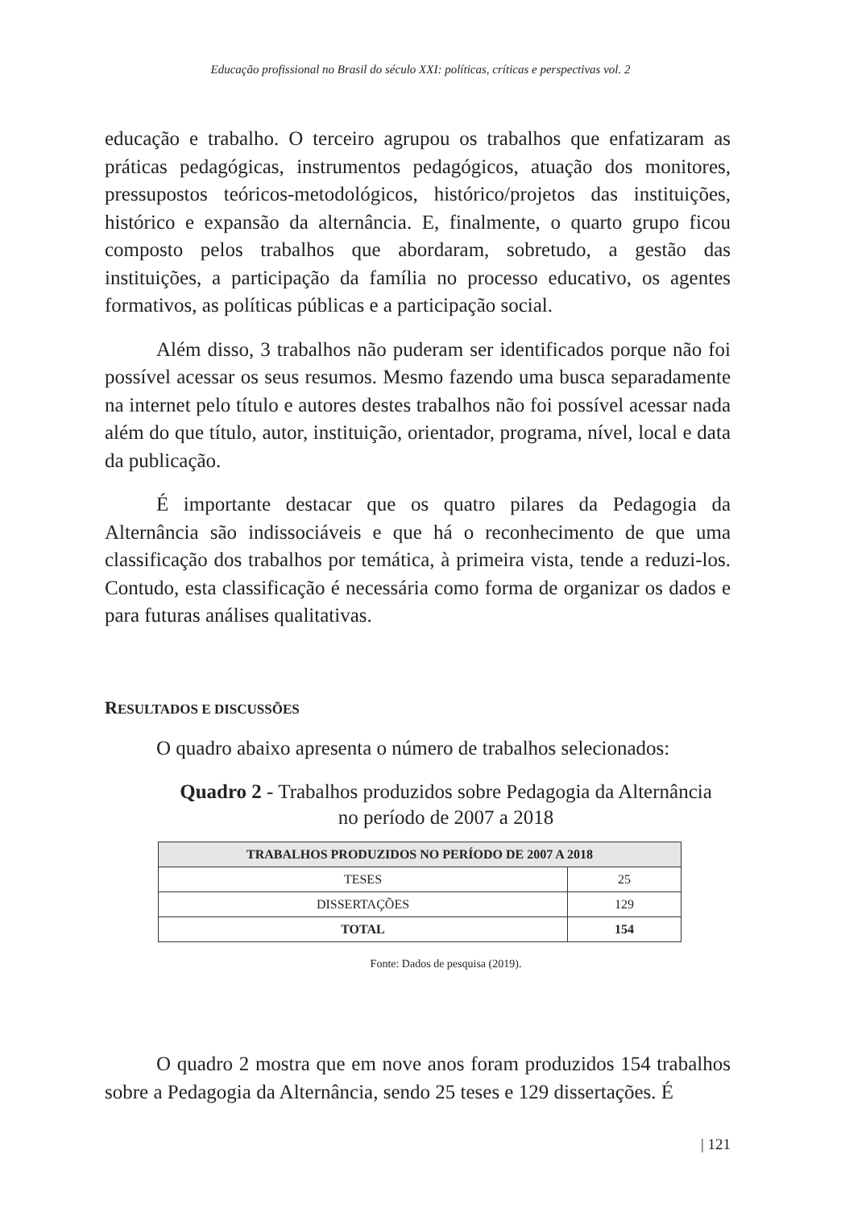Educação profissional no Brasil do século XXI: políticas, críticas e perspectivas vol. 2
educação e trabalho. O terceiro agrupou os trabalhos que enfatizaram as práticas pedagógicas, instrumentos pedagógicos, atuação dos monitores, pressupostos teóricos-metodológicos, histórico/projetos das instituições, histórico e expansão da alternância. E, finalmente, o quarto grupo ficou composto pelos trabalhos que abordaram, sobretudo, a gestão das instituições, a participação da família no processo educativo, os agentes formativos, as políticas públicas e a participação social.
Além disso, 3 trabalhos não puderam ser identificados porque não foi possível acessar os seus resumos. Mesmo fazendo uma busca separadamente na internet pelo título e autores destes trabalhos não foi possível acessar nada além do que título, autor, instituição, orientador, programa, nível, local e data da publicação.
É importante destacar que os quatro pilares da Pedagogia da Alternância são indissociáveis e que há o reconhecimento de que uma classificação dos trabalhos por temática, à primeira vista, tende a reduzi-los. Contudo, esta classificação é necessária como forma de organizar os dados e para futuras análises qualitativas.
RESULTADOS E DISCUSSÕES
O quadro abaixo apresenta o número de trabalhos selecionados:
Quadro 2 - Trabalhos produzidos sobre Pedagogia da Alternância
no período de 2007 a 2018
| TRABALHOS PRODUZIDOS NO PERÍODO DE 2007 A 2018 | |
| --- | --- |
| TESES | 25 |
| DISSERTAÇÕES | 129 |
| TOTAL | 154 |
Fonte: Dados de pesquisa (2019).
O quadro 2 mostra que em nove anos foram produzidos 154 trabalhos sobre a Pedagogia da Alternância, sendo 25 teses e 129 dissertações. É
| 121